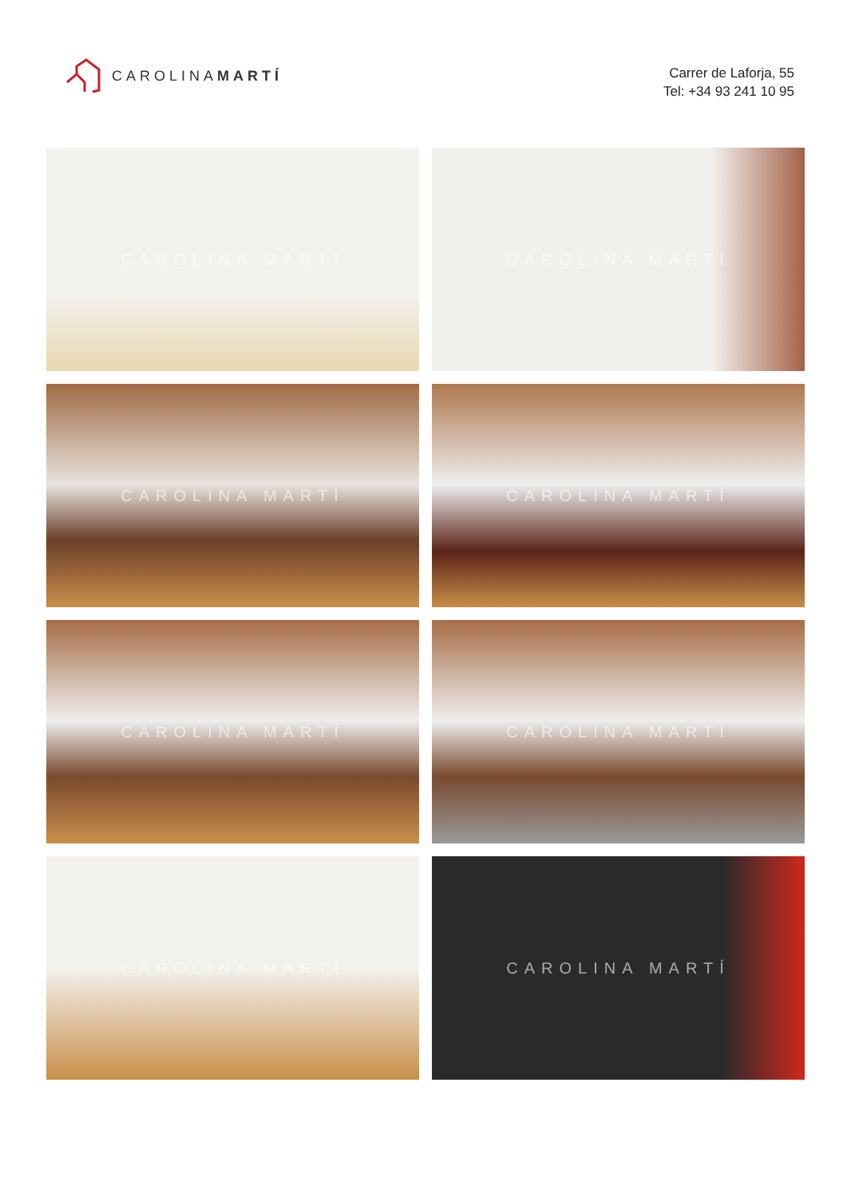CAROLINAMARTÍ
Carrer de Laforja, 55
Tel: +34 93 241 10 95
CAROLINA MARTÍ
CAROLINA MARTÍ
CAROLINA MARTÍ
CAROLINA MARTÍ
CAROLINA MARTÍ
CAROLINA MARTÍ
CAROLINA MARTÍ
CAROLINA MARTÍ